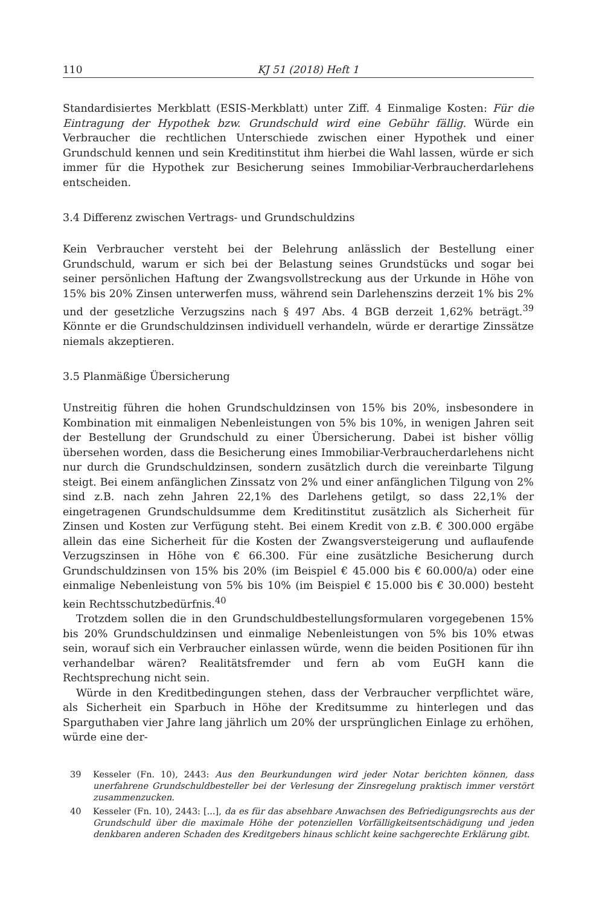110 KJ 51 (2018) Heft 1
Standardisiertes Merkblatt (ESIS-Merkblatt) unter Ziff. 4 Einmalige Kosten: Für die Eintragung der Hypothek bzw. Grundschuld wird eine Gebühr fällig. Würde ein Verbraucher die rechtlichen Unterschiede zwischen einer Hypothek und einer Grundschuld kennen und sein Kreditinstitut ihm hierbei die Wahl lassen, würde er sich immer für die Hypothek zur Besicherung seines Immobiliar-Verbraucherdarlehens entscheiden.
3.4 Differenz zwischen Vertrags- und Grundschuldzins
Kein Verbraucher versteht bei der Belehrung anlässlich der Bestellung einer Grundschuld, warum er sich bei der Belastung seines Grundstücks und sogar bei seiner persönlichen Haftung der Zwangsvollstreckung aus der Urkunde in Höhe von 15% bis 20% Zinsen unterwerfen muss, während sein Darlehenszins derzeit 1% bis 2% und der gesetzliche Verzugszins nach § 497 Abs. 4 BGB derzeit 1,62% beträgt.<sup>39</sup> Könnte er die Grundschuldzinsen individuell verhandeln, würde er derartige Zinssätze niemals akzeptieren.
3.5 Planmäßige Übersicherung
Unstreitig führen die hohen Grundschuldzinsen von 15% bis 20%, insbesondere in Kombination mit einmaligen Nebenleistungen von 5% bis 10%, in wenigen Jahren seit der Bestellung der Grundschuld zu einer Übersicherung. Dabei ist bisher völlig übersehen worden, dass die Besicherung eines Immobiliar-Verbraucherdarlehens nicht nur durch die Grundschuldzinsen, sondern zusätzlich durch die vereinbarte Tilgung steigt. Bei einem anfänglichen Zinssatz von 2% und einer anfänglichen Tilgung von 2% sind z.B. nach zehn Jahren 22,1% des Darlehens getilgt, so dass 22,1% der eingetragenen Grundschuldsumme dem Kreditinstitut zusätzlich als Sicherheit für Zinsen und Kosten zur Verfügung steht. Bei einem Kredit von z.B. € 300.000 ergäbe allein das eine Sicherheit für die Kosten der Zwangsversteigerung und auflaufende Verzugszinsen in Höhe von € 66.300. Für eine zusätzliche Besicherung durch Grundschuldzinsen von 15% bis 20% (im Beispiel € 45.000 bis € 60.000/a) oder eine einmalige Nebenleistung von 5% bis 10% (im Beispiel € 15.000 bis € 30.000) besteht kein Rechtsschutzbedürfnis.<sup>40</sup>
Trotzdem sollen die in den Grundschuldbestellungsformularen vorgegebenen 15% bis 20% Grundschuldzinsen und einmalige Nebenleistungen von 5% bis 10% etwas sein, worauf sich ein Verbraucher einlassen würde, wenn die beiden Positionen für ihn verhandelbar wären? Realitätsfremder und fern ab vom EuGH kann die Rechtsprechung nicht sein.
Würde in den Kreditbedingungen stehen, dass der Verbraucher verpflichtet wäre, als Sicherheit ein Sparbuch in Höhe der Kreditsumme zu hinterlegen und das Sparguthaben vier Jahre lang jährlich um 20% der ursprünglichen Einlage zu erhöhen, würde eine der-
39 Kesseler (Fn. 10), 2443: Aus den Beurkundungen wird jeder Notar berichten können, dass unerfahrene Grundschuldbesteller bei der Verlesung der Zinsregelung praktisch immer verstört zusammenzucken.
40 Kesseler (Fn. 10), 2443: [...], da es für das absehbare Anwachsen des Befriedigungsrechts aus der Grundschuld über die maximale Höhe der potenziellen Vorfälligkeitsentschädigung und jeden denkbaren anderen Schaden des Kreditgebers hinaus schlicht keine sachgerechte Erklärung gibt.